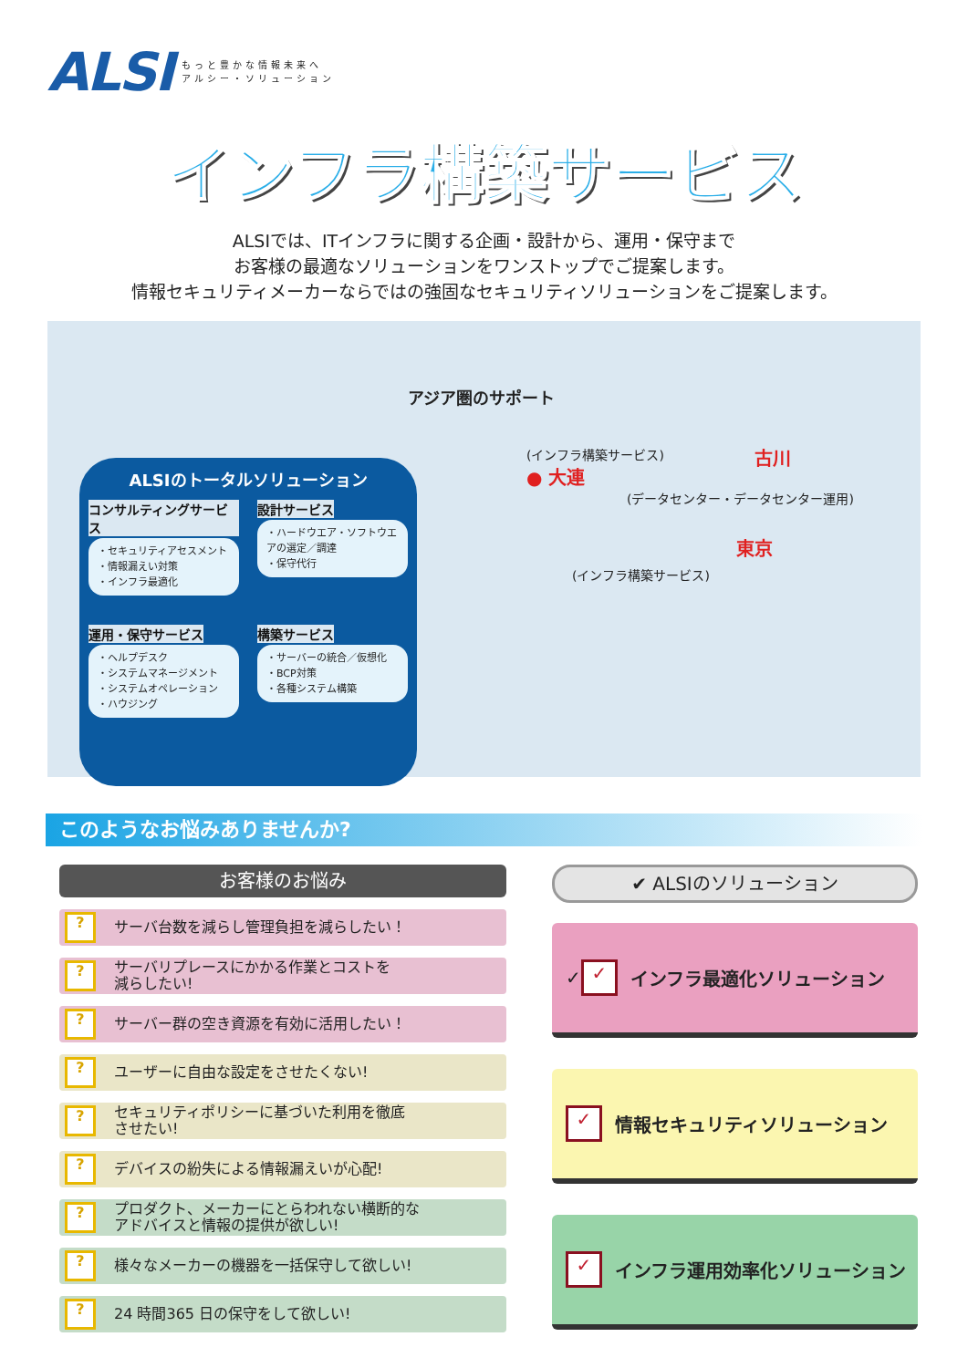ALSI
もっと豊かな情報未来へ
アルシー・ソリューション
インフラ構築サービス
ALSIでは、ITインフラに関する企画・設計から、運用・保守まで
お客様の最適なソリューションをワンストップでご提案します。
情報セキュリティメーカーならではの強固なセキュリティソリューションをご提案します。
ALSIのトータルソリューション
コンサルティングサービス
・セキュリティアセスメント
・情報漏えい対策
・インフラ最適化
設計サービス
・ハードウエア・ソフトウエアの選定／調達
・保守代行
運用・保守サービス
・ヘルプデスク
・システムマネージメント
・システムオペレーション
・ハウジング
構築サービス
・サーバーの統合／仮想化
・BCP対策
・各種システム構築
アジア圏のサポート
(インフラ構築サービス)
● 大連
古川
(データセンター・データセンター運用)
東京
(インフラ構築サービス)
このようなお悩みありませんか?
お客様のお悩み
? サーバ台数を減らし管理負担を減らしたい！
? サーバリプレースにかかる作業とコストを
減らしたい!
? サーバー群の空き資源を有効に活用したい！
? ユーザーに自由な設定をさせたくない!
? セキュリティポリシーに基づいた利用を徹底
させたい!
? デバイスの紛失による情報漏えいが心配!
? プロダクト、メーカーにとらわれない横断的な
アドバイスと情報の提供が欲しい!
? 様々なメーカーの機器を一括保守して欲しい!
? 24 時間365 日の保守をして欲しい!
✔ ALSIのソリューション
✓ ✓ インフラ最適化ソリューション
✓ 情報セキュリティソリューション
✓ インフラ運用効率化ソリューション